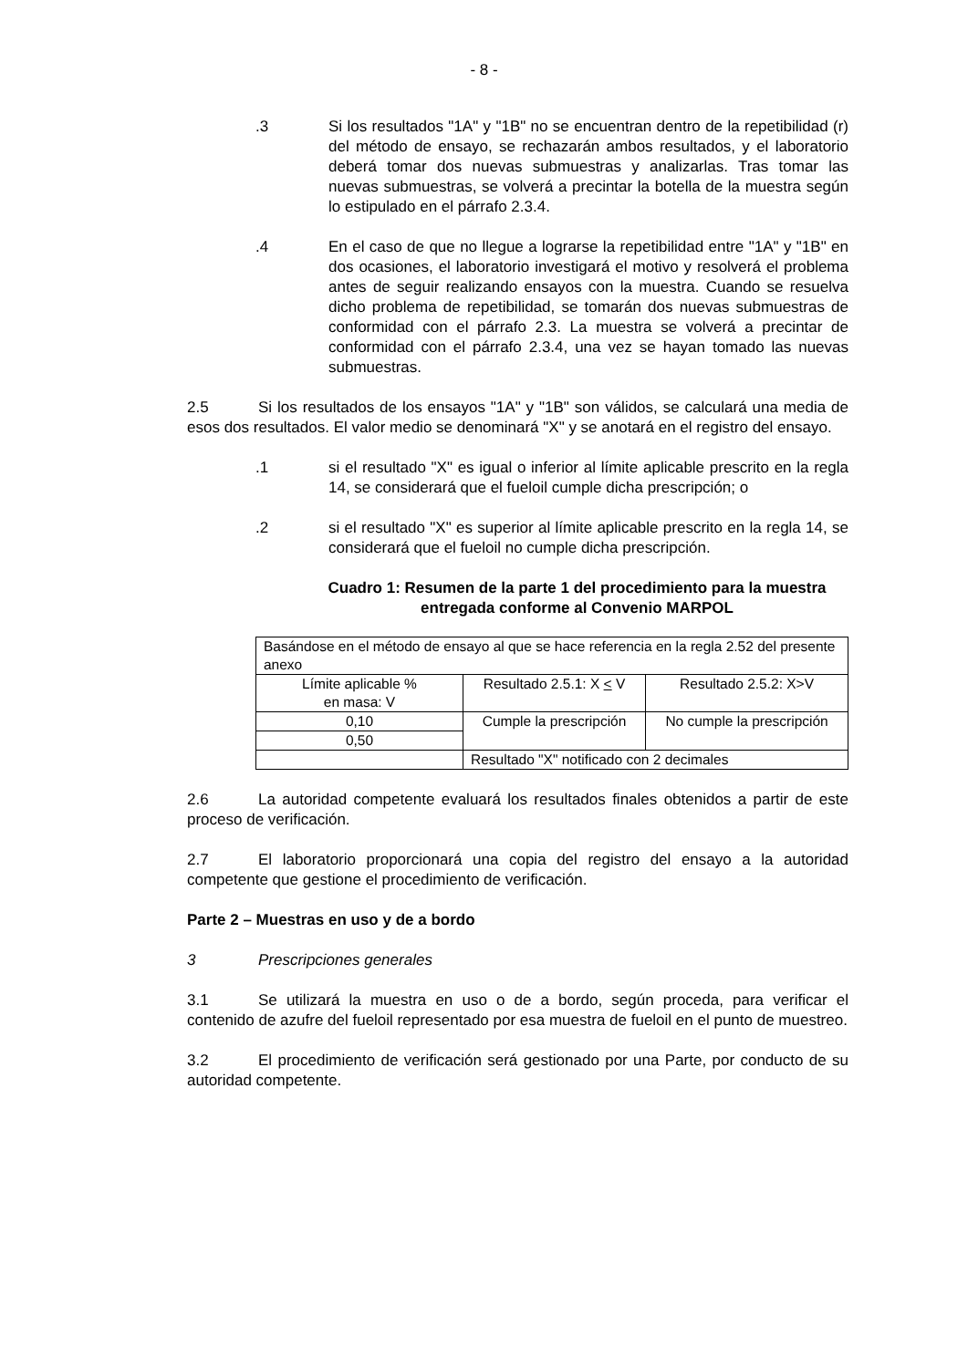- 8 -
.3 Si los resultados "1A" y "1B" no se encuentran dentro de la repetibilidad (r) del método de ensayo, se rechazarán ambos resultados, y el laboratorio deberá tomar dos nuevas submuestras y analizarlas. Tras tomar las nuevas submuestras, se volverá a precintar la botella de la muestra según lo estipulado en el párrafo 2.3.4.
.4 En el caso de que no llegue a lograrse la repetibilidad entre "1A" y "1B" en dos ocasiones, el laboratorio investigará el motivo y resolverá el problema antes de seguir realizando ensayos con la muestra. Cuando se resuelva dicho problema de repetibilidad, se tomarán dos nuevas submuestras de conformidad con el párrafo 2.3. La muestra se volverá a precintar de conformidad con el párrafo 2.3.4, una vez se hayan tomado las nuevas submuestras.
2.5 Si los resultados de los ensayos "1A" y "1B" son válidos, se calculará una media de esos dos resultados. El valor medio se denominará "X" y se anotará en el registro del ensayo.
.1 si el resultado "X" es igual o inferior al límite aplicable prescrito en la regla 14, se considerará que el fueloil cumple dicha prescripción; o
.2 si el resultado "X" es superior al límite aplicable prescrito en la regla 14, se considerará que el fueloil no cumple dicha prescripción.
Cuadro 1: Resumen de la parte 1 del procedimiento para la muestra entregada conforme al Convenio MARPOL
| Basándose en el método de ensayo al que se hace referencia en la regla 2.52 del presente anexo | | |
| Límite aplicable % en masa: V | Resultado 2.5.1: X < V | Resultado 2.5.2: X>V |
| 0,10 | Cumple la prescripción | No cumple la prescripción |
| 0,50 | | |
| | Resultado "X" notificado con 2 decimales | |
2.6 La autoridad competente evaluará los resultados finales obtenidos a partir de este proceso de verificación.
2.7 El laboratorio proporcionará una copia del registro del ensayo a la autoridad competente que gestione el procedimiento de verificación.
Parte 2 – Muestras en uso y de a bordo
3 Prescripciones generales
3.1 Se utilizará la muestra en uso o de a bordo, según proceda, para verificar el contenido de azufre del fueloil representado por esa muestra de fueloil en el punto de muestreo.
3.2 El procedimiento de verificación será gestionado por una Parte, por conducto de su autoridad competente.